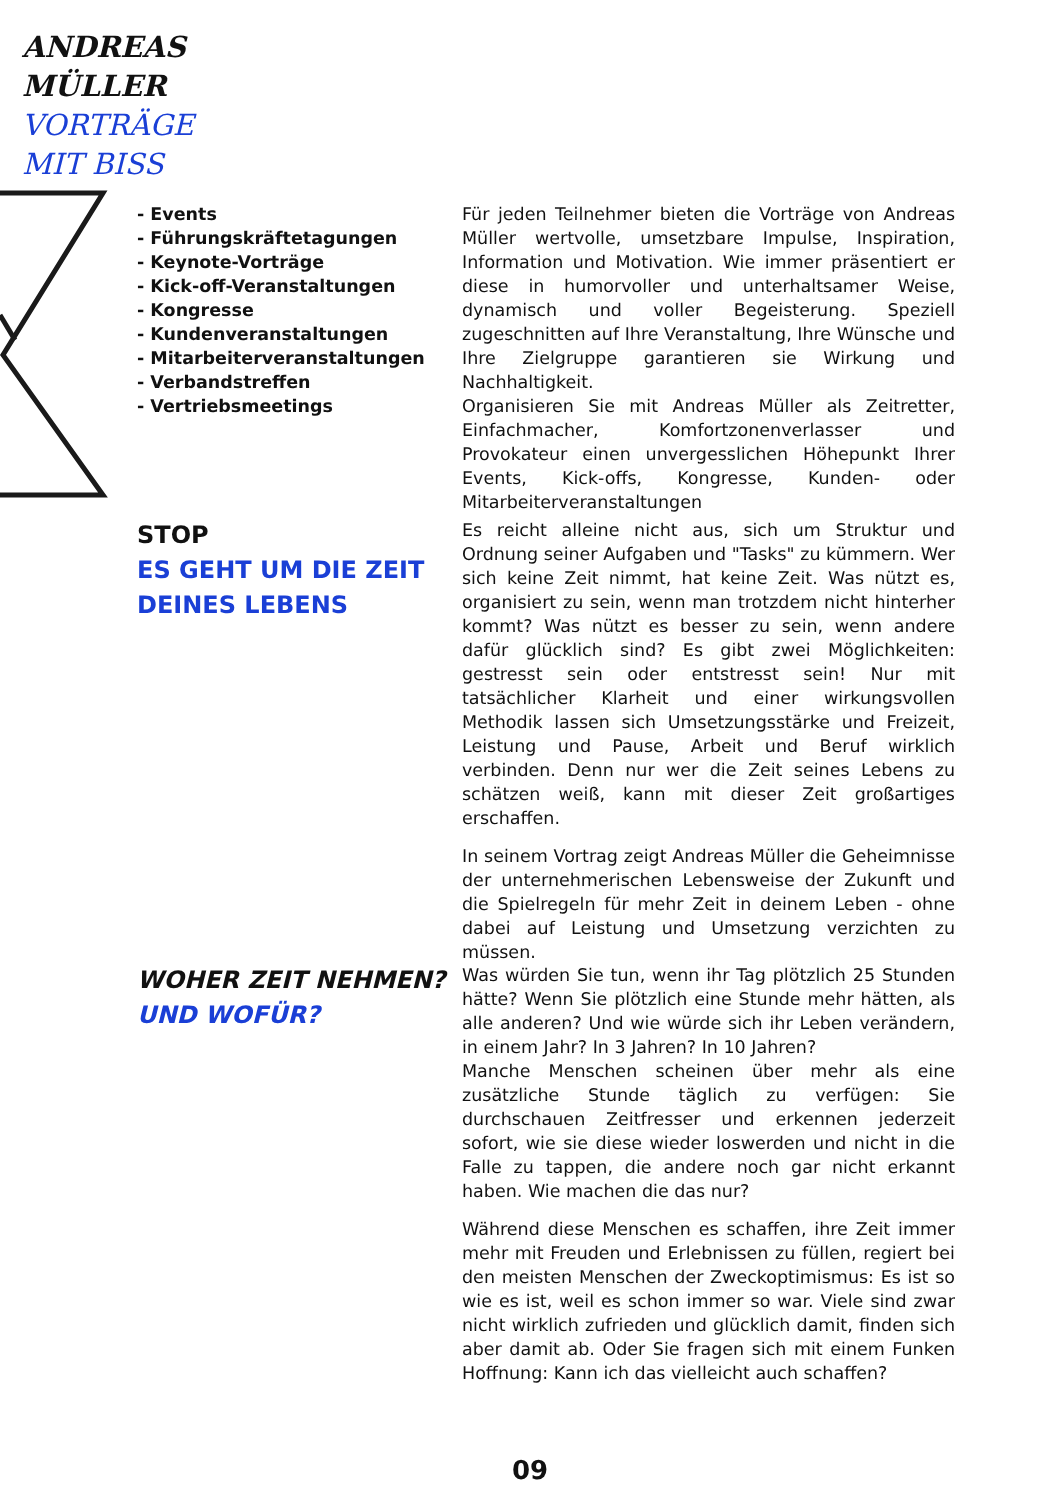ANDREAS
MÜLLER
VORTRÄGE
MIT BISS
- Events
- Führungskräftetagungen
- Keynote-Vorträge
- Kick-off-Veranstaltungen
- Kongresse
- Kundenveranstaltungen
- Mitarbeiterveranstaltungen
- Verbandstreffen
- Vertriebsmeetings
Für jeden Teilnehmer bieten die Vorträge von Andreas Müller wertvolle, umsetzbare Impulse, Inspiration, Information und Motivation. Wie immer präsentiert er diese in humorvoller und unterhaltsamer Weise, dynamisch und voller Begeisterung. Speziell zugeschnitten auf Ihre Veranstaltung, Ihre Wünsche und Ihre Zielgruppe garantieren sie Wirkung und Nachhaltigkeit.
Organisieren Sie mit Andreas Müller als Zeitretter, Einfachmacher, Komfortzonenverlasser und Provokateur einen unvergesslichen Höhepunkt Ihrer Events, Kick-offs, Kongresse, Kunden- oder Mitarbeiterveranstaltungen
STOP
ES GEHT UM DIE ZEIT DEINES LEBENS
Es reicht alleine nicht aus, sich um Struktur und Ordnung seiner Aufgaben und "Tasks" zu kümmern. Wer sich keine Zeit nimmt, hat keine Zeit. Was nützt es, organisiert zu sein, wenn man trotzdem nicht hinterher kommt? Was nützt es besser zu sein, wenn andere dafür glücklich sind? Es gibt zwei Möglichkeiten: gestresst sein oder entstresst sein! Nur mit tatsächlicher Klarheit und einer wirkungsvollen Methodik lassen sich Umsetzungsstärke und Freizeit, Leistung und Pause, Arbeit und Beruf wirklich verbinden. Denn nur wer die Zeit seines Lebens zu schätzen weiß, kann mit dieser Zeit großartiges erschaffen.
In seinem Vortrag zeigt Andreas Müller die Geheimnisse der unternehmerischen Lebensweise der Zukunft und die Spielregeln für mehr Zeit in deinem Leben - ohne dabei auf Leistung und Umsetzung verzichten zu müssen.
WOHER ZEIT NEHMEN?
UND WOFÜR?
Was würden Sie tun, wenn ihr Tag plötzlich 25 Stunden hätte? Wenn Sie plötzlich eine Stunde mehr hätten, als alle anderen? Und wie würde sich ihr Leben verändern, in einem Jahr? In 3 Jahren? In 10 Jahren?
Manche Menschen scheinen über mehr als eine zusätzliche Stunde täglich zu verfügen: Sie durchschauen Zeitfresser und erkennen jederzeit sofort, wie sie diese wieder loswerden und nicht in die Falle zu tappen, die andere noch gar nicht erkannt haben. Wie machen die das nur?
Während diese Menschen es schaffen, ihre Zeit immer mehr mit Freuden und Erlebnissen zu füllen, regiert bei den meisten Menschen der Zweckoptimismus: Es ist so wie es ist, weil es schon immer so war. Viele sind zwar nicht wirklich zufrieden und glücklich damit, finden sich aber damit ab. Oder Sie fragen sich mit einem Funken Hoffnung: Kann ich das vielleicht auch schaffen?
09